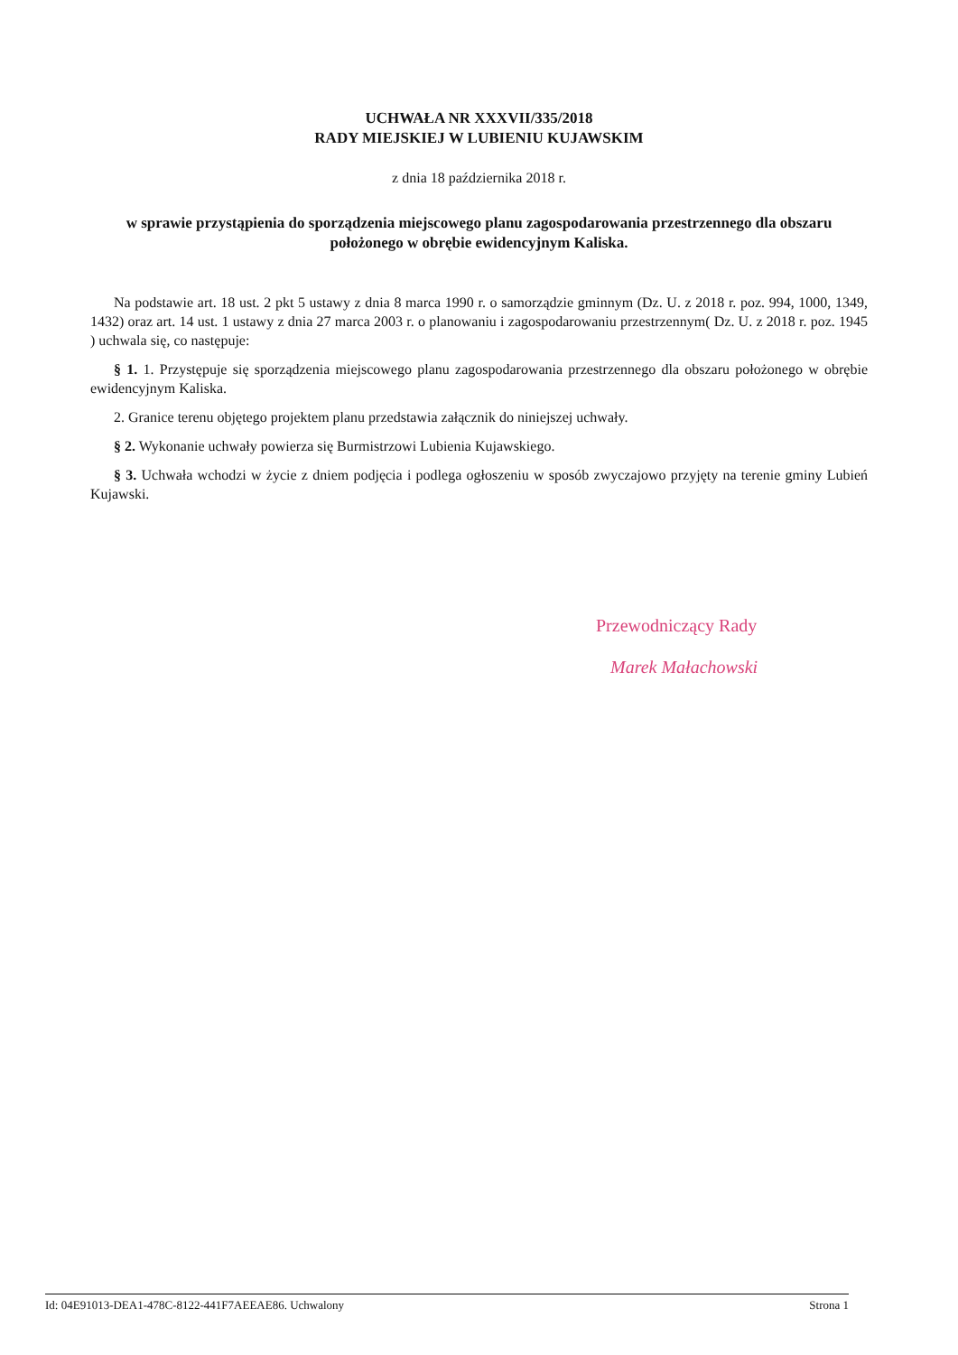UCHWAŁA NR XXXVII/335/2018
RADY MIEJSKIEJ W LUBIENIU KUJAWSKIM
z dnia 18 października 2018 r.
w sprawie przystąpienia do sporządzenia miejscowego planu zagospodarowania przestrzennego dla obszaru położonego w obrębie ewidencyjnym Kaliska.
Na podstawie art. 18 ust. 2 pkt 5 ustawy z dnia 8 marca 1990 r. o samorządzie gminnym (Dz. U. z 2018 r. poz. 994, 1000, 1349, 1432) oraz art. 14 ust. 1 ustawy z dnia 27 marca 2003 r. o planowaniu i zagospodarowaniu przestrzennym( Dz. U. z 2018 r. poz. 1945 ) uchwala się, co następuje:
§ 1. 1. Przystępuje się sporządzenia miejscowego planu zagospodarowania przestrzennego dla obszaru położonego w obrębie ewidencyjnym Kaliska.
2. Granice terenu objętego projektem planu przedstawia załącznik do niniejszej uchwały.
§ 2. Wykonanie uchwały powierza się Burmistrzowi Lubienia Kujawskiego.
§ 3. Uchwała wchodzi w życie z dniem podjęcia i podlega ogłoszeniu w sposób zwyczajowo przyjęty na terenie gminy Lubień Kujawski.
Przewodniczący Rady
Marek Małachowski
Id: 04E91013-DEA1-478C-8122-441F7AEEAE86. Uchwalony Strona 1